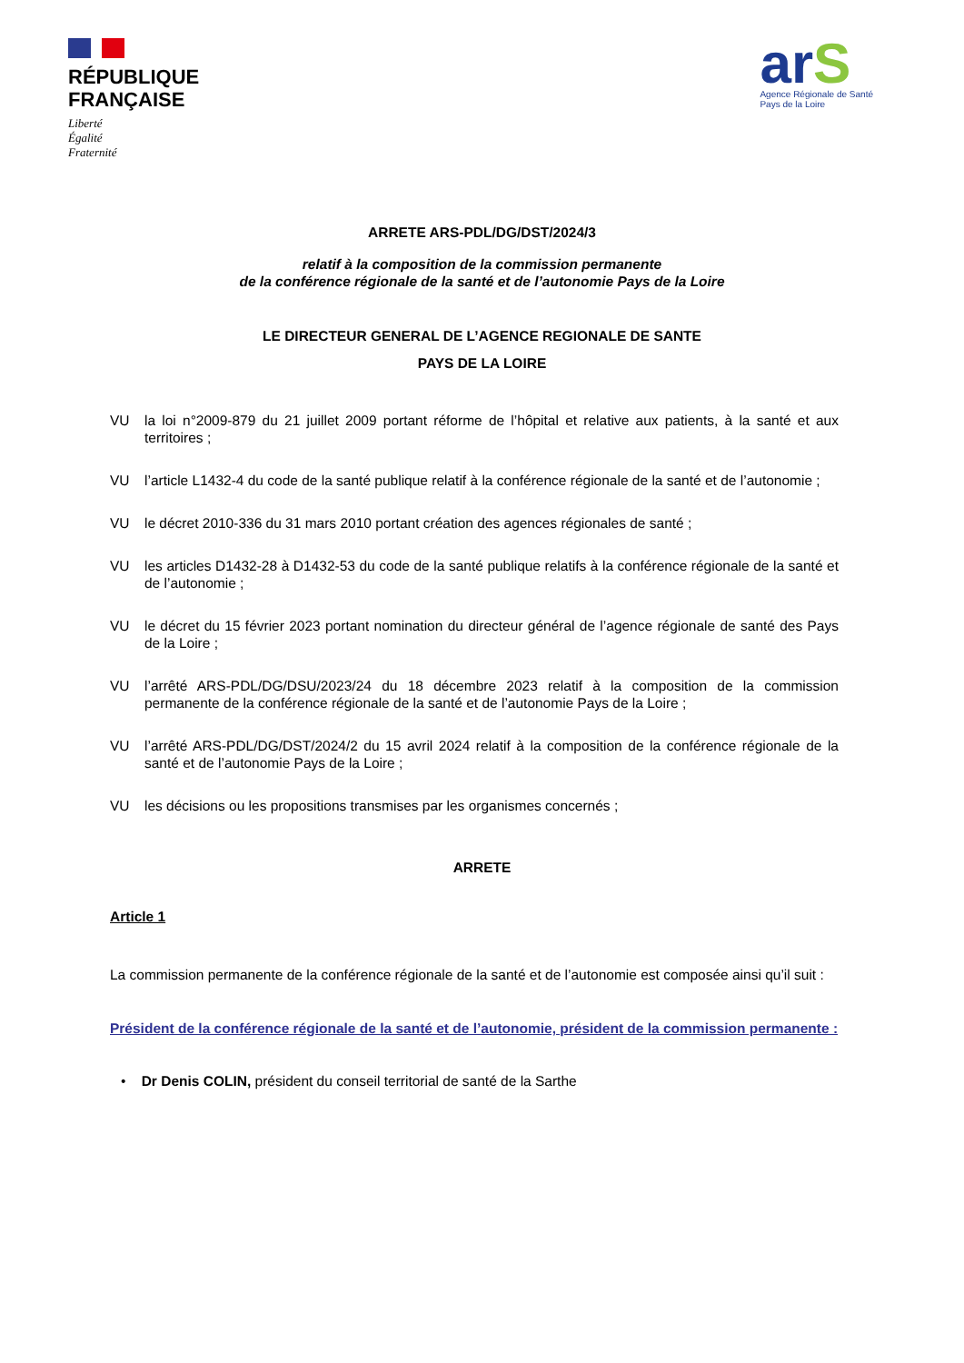RÉPUBLIQUE
FRANÇAISE
Liberté
Égalité
Fraternité
arS
Agence Régionale de Santé
Pays de la Loire
ARRETE ARS-PDL/DG/DST/2024/3
relatif à la composition de la commission permanente
de la conférence régionale de la santé et de l’autonomie Pays de la Loire
LE DIRECTEUR GENERAL DE L’AGENCE REGIONALE DE SANTE
PAYS DE LA LOIRE
VU la loi n°2009-879 du 21 juillet 2009 portant réforme de l’hôpital et relative aux patients, à la santé et aux territoires ;
VU l’article L1432-4 du code de la santé publique relatif à la conférence régionale de la santé et de l’autonomie ;
VU le décret 2010-336 du 31 mars 2010 portant création des agences régionales de santé ;
VU les articles D1432-28 à D1432-53 du code de la santé publique relatifs à la conférence régionale de la santé et de l’autonomie ;
VU le décret du 15 février 2023 portant nomination du directeur général de l’agence régionale de santé des Pays de la Loire ;
VU l’arrêté ARS-PDL/DG/DSU/2023/24 du 18 décembre 2023 relatif à la composition de la commission permanente de la conférence régionale de la santé et de l’autonomie Pays de la Loire ;
VU l’arrêté ARS-PDL/DG/DST/2024/2 du 15 avril 2024 relatif à la composition de la conférence régionale de la santé et de l’autonomie Pays de la Loire ;
VU les décisions ou les propositions transmises par les organismes concernés ;
ARRETE
Article 1
La commission permanente de la conférence régionale de la santé et de l’autonomie est composée ainsi qu’il suit :
Président de la conférence régionale de la santé et de l’autonomie, président de la commission permanente :
• Dr Denis COLIN, président du conseil territorial de santé de la Sarthe